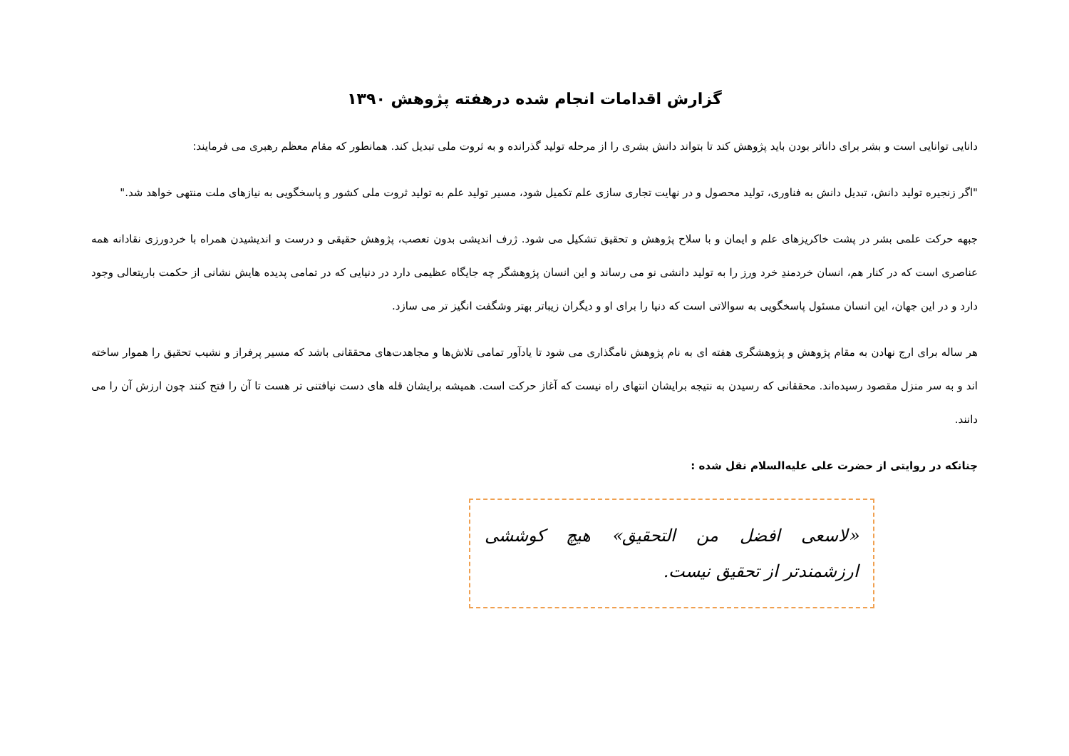گزارش اقدامات انجام شده درهفته پژوهش ۱۳۹۰
دانایی توانایی است و بشر برای داناتر بودن باید پژوهش کند تا بتواند دانش بشری را از مرحله تولید گذرانده و به ثروت ملی تبدیل کند. همانطور که مقام معظم رهبری می فرمایند:
"اگر زنجیره تولید دانش، تبدیل دانش به فناوری، تولید محصول و در نهایت تجاری سازی علم تکمیل شود، مسیر تولید علم به تولید ثروت ملی کشور و پاسخگویی به نیازهای ملت منتهی خواهد شد."
جبهه حرکت علمی بشر در پشت خاکریزهای علم و ایمان و با سلاح پژوهش و تحقیق تشکیل می شود. ژرف اندیشی بدون تعصب، پژوهش حقیقی و درست و اندیشیدن همراه با خردورزی نقادانه همه عناصری است که در کنار هم، انسان خردمندِ خرد ورز را به تولید دانشی نو می رساند و این انسان پژوهشگر چه جایگاه عظیمی دارد در دنیایی که در تمامی پدیده هایش نشانی از حکمت باریتعالی وجود دارد و در این جهان، این انسان مسئول پاسخگویی به سوالاتی است که دنیا را برای او و دیگران زیباتر بهتر وشگفت انگیز تر می سازد.
هر ساله برای ارج نهادن به مقام پژوهش و پژوهشگری هفته ای به نام پژوهش نامگذاری می شود تا یادآور تمامی تلاش‌ها و مجاهدت‌های محققانی باشد که مسیر پرفراز و نشیب تحقیق را هموار ساخته اند و به سر منزل مقصود رسیده‌اند. محققانی که رسیدن به نتیجه برایشان انتهای راه نیست که آغاز حرکت است. همیشه برایشان قله های دست نیافتنی تر هست تا آن را فتح کنند چون ارزش آن را می دانند.
چنانکه در روایتی از حضرت علی علیه‌السلام نقل شده :
«لاسعی افضل من التحقیق» هیچ کوششی ارزشمندتر از تحقیق نیست.